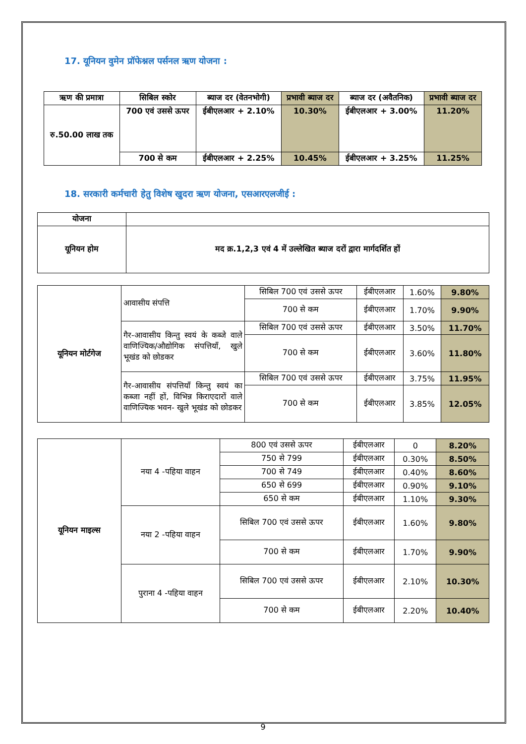17. यूनियन वुमेन प्रॉफेश्नल पर्सनल ऋण योजना :
| ऋण की प्रमात्रा | सिबिल स्कोर | ब्याज दर (वेतनभोगी) | प्रभावी ब्याज दर | ब्याज दर (अवैतनिक) | प्रभावी ब्याज दर |
| --- | --- | --- | --- | --- | --- |
| रु.50.00 लाख तक | 700 एवं उससे ऊपर | ईबीएलआर + 2.10% | 10.30% | ईबीएलआर + 3.00% | 11.20% |
| | 700 से कम | ईबीएलआर + 2.25% | 10.45% | ईबीएलआर + 3.25% | 11.25% |
18. सरकारी कर्मचारी हेतु विशेष खुदरा ऋण योजना, एसआरएलजीई :
| योजना | |
| यूनियन होम | मद क्र.1,2,3 एवं 4 में उल्लेखित ब्याज दरों द्वारा मार्गदर्शित हों |
| यूनियन मोर्टगेज | आवासीय संपत्ति | सिबिल 700 एवं उससे ऊपर | ईबीएलआर | 1.60% | 9.80% |
| | | 700 से कम | ईबीएलआर | 1.70% | 9.90% |
| | गैर-आवासीय किन्तु स्वयं के कब्जे वाले वाणिज्यिक/औद्योगिक संपत्तियाँ, खुले भूखंड को छोडकर | सिबिल 700 एवं उससे ऊपर | ईबीएलआर | 3.50% | 11.70% |
| | | 700 से कम | ईबीएलआर | 3.60% | 11.80% |
| | गैर-आवासीय संपत्तियाँ किन्तु स्वयं का कब्जा नहीं हों, विभिन्न किराएदारों वाले वाणिज्यिक भवन- खुले भूखंड को छोडकर | सिबिल 700 एवं उससे ऊपर | ईबीएलआर | 3.75% | 11.95% |
| | | 700 से कम | ईबीएलआर | 3.85% | 12.05% |
| यूनियन माइल्स | नया 4 -पहिया वाहन | 800 एवं उससे ऊपर | ईबीएलआर | 0 | 8.20% |
| | | 750 से 799 | ईबीएलआर | 0.30% | 8.50% |
| | | 700 से 749 | ईबीएलआर | 0.40% | 8.60% |
| | | 650 से 699 | ईबीएलआर | 0.90% | 9.10% |
| | | 650 से कम | ईबीएलआर | 1.10% | 9.30% |
| | नया 2 -पहिया वाहन | सिबिल 700 एवं उससे ऊपर | ईबीएलआर | 1.60% | 9.80% |
| | | 700 से कम | ईबीएलआर | 1.70% | 9.90% |
| | पुराना 4 -पहिया वाहन | सिबिल 700 एवं उससे ऊपर | ईबीएलआर | 2.10% | 10.30% |
| | | 700 से कम | ईबीएलआर | 2.20% | 10.40% |
9